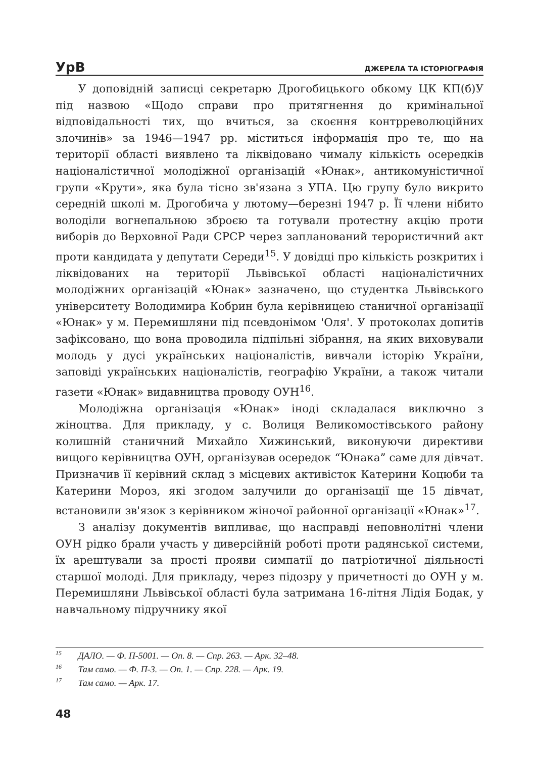УрВ
ДЖЕРЕЛА ТА ІСТОРІОГРАФІЯ
У доповідній записці секретарю Дрогобицького обкому ЦК КП(б)У під назвою «Щодо справи про притягнення до кримінальної відповідальності тих, що вчиться, за скоєння контрреволюційних злочинів» за 1946—1947 рр. міститься інформація про те, що на території області виявлено та ліквідовано чималу кількість осередків націоналістичної молодіжної організацій «Юнак», антикомуністичної групи «Крути», яка була тісно зв'язана з УПА. Цю групу було викрито середній школі м. Дрогобича у лютому—березні 1947 р. Її члени нібито володіли вогнепальною зброєю та готували протестну акцію проти виборів до Верховної Ради СРСР через запланований терористичний акт проти кандидата у депутати Середи<sup>15</sup>. У довідці про кількість розкритих і ліквідованих на території Львівської області націоналістичних молодіжних організацій «Юнак» зазначено, що студентка Львівського університету Володимира Кобрин була керівницею станичної організації «Юнак» у м. Перемишляни під псевдонімом 'Оля'. У протоколах допитів зафіксовано, що вона проводила підпільні зібрання, на яких виховували молодь у дусі українських націоналістів, вивчали історію України, заповіді українських націоналістів, географію України, а також читали газети «Юнак» видавництва проводу ОУН<sup>16</sup>.
Молодіжна організація «Юнак» іноді складалася виключно з жіноцтва. Для прикладу, у с. Волиця Великомостівського району колишній станичний Михайло Хижинський, виконуючи директиви вищого керівництва ОУН, організував осередок “Юнака” саме для дівчат. Призначив її керівний склад з місцевих активісток Катерини Коцюби та Катерини Мороз, які згодом залучили до організації ще 15 дівчат, встановили зв'язок з керівником жіночої районної організації «Юнак»<sup>17</sup>.
З аналізу документів випливає, що насправді неповнолітні члени ОУН рідко брали участь у диверсійній роботі проти радянської системи, їх арештували за прості прояви симпатії до патріотичної діяльності старшої молоді. Для прикладу, через підозру у причетності до ОУН у м. Перемишляни Львівської області була затримана 16-літня Лідія Бодак, у навчальному підручнику якої
<sup>15</sup> ДАЛО. — Ф. П-5001. — Оп. 8. — Спр. 263. — Арк. 32–48.
<sup>16</sup> Там само. — Ф. П-3. — Оп. 1. — Спр. 228. — Арк. 19.
<sup>17</sup> Там само. — Арк. 17.
48